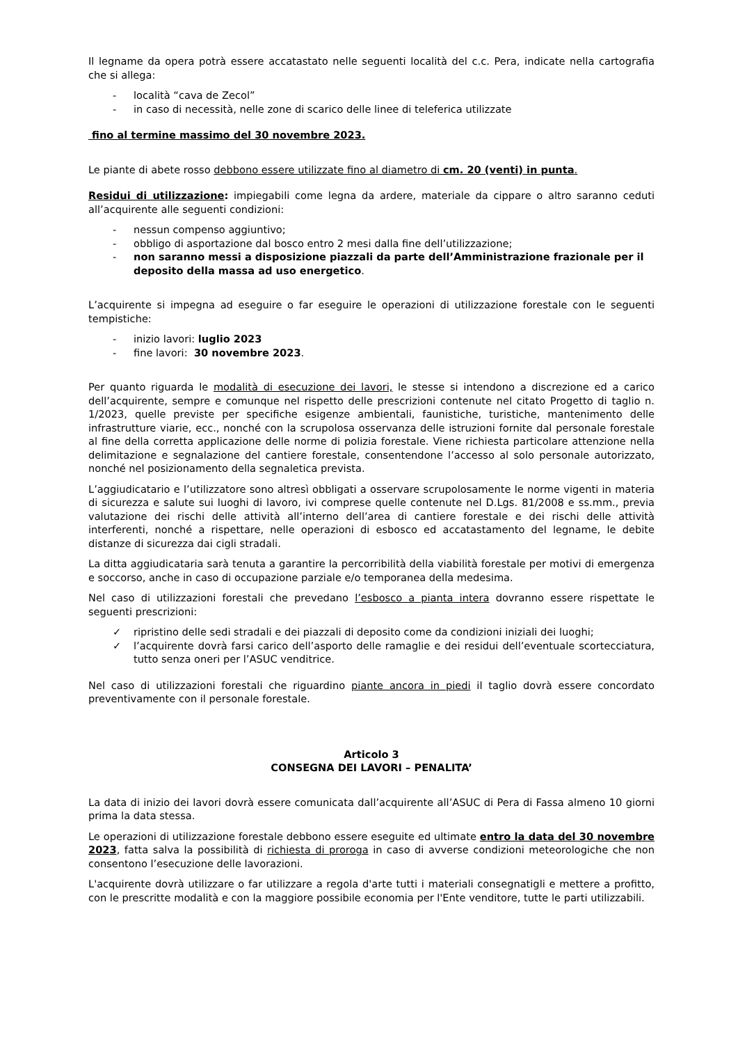Il legname da opera potrà essere accatastato nelle seguenti località del c.c. Pera, indicate nella cartografia che si allega:
- località “cava de Zecol”
- in caso di necessità, nelle zone di scarico delle linee di teleferica utilizzate
fino al termine massimo del 30 novembre 2023.
Le piante di abete rosso debbono essere utilizzate fino al diametro di cm. 20 (venti) in punta.
Residui di utilizzazione: impiegabili come legna da ardere, materiale da cippare o altro saranno ceduti all’acquirente alle seguenti condizioni:
- nessun compenso aggiuntivo;
- obbligo di asportazione dal bosco entro 2 mesi dalla fine dell’utilizzazione;
- non saranno messi a disposizione piazzali da parte dell’Amministrazione frazionale per il deposito della massa ad uso energetico.
L’acquirente si impegna ad eseguire o far eseguire le operazioni di utilizzazione forestale con le seguenti tempistiche:
- inizio lavori: luglio 2023
- fine lavori: 30 novembre 2023.
Per quanto riguarda le modalità di esecuzione dei lavori, le stesse si intendono a discrezione ed a carico dell’acquirente, sempre e comunque nel rispetto delle prescrizioni contenute nel citato Progetto di taglio n. 1/2023, quelle previste per specifiche esigenze ambientali, faunistiche, turistiche, mantenimento delle infrastrutture viarie, ecc., nonché con la scrupolosa osservanza delle istruzioni fornite dal personale forestale al fine della corretta applicazione delle norme di polizia forestale. Viene richiesta particolare attenzione nella delimitazione e segnalazione del cantiere forestale, consentendone l’accesso al solo personale autorizzato, nonché nel posizionamento della segnaletica prevista.
L’aggiudicatario e l’utilizzatore sono altresì obbligati a osservare scrupolosamente le norme vigenti in materia di sicurezza e salute sui luoghi di lavoro, ivi comprese quelle contenute nel D.Lgs. 81/2008 e ss.mm., previa valutazione dei rischi delle attività all’interno dell’area di cantiere forestale e dei rischi delle attività interferenti, nonché a rispettare, nelle operazioni di esbosco ed accatastamento del legname, le debite distanze di sicurezza dai cigli stradali.
La ditta aggiudicataria sarà tenuta a garantire la percorribilità della viabilità forestale per motivi di emergenza e soccorso, anche in caso di occupazione parziale e/o temporanea della medesima.
Nel caso di utilizzazioni forestali che prevedano l’esbosco a pianta intera dovranno essere rispettate le seguenti prescrizioni:
✓ ripristino delle sedi stradali e dei piazzali di deposito come da condizioni iniziali dei luoghi;
✓ l’acquirente dovrà farsi carico dell’asporto delle ramaglie e dei residui dell’eventuale scortecciatura, tutto senza oneri per l’ASUC venditrice.
Nel caso di utilizzazioni forestali che riguardino piante ancora in piedi il taglio dovrà essere concordato preventivamente con il personale forestale.
Articolo 3
CONSEGNA DEI LAVORI – PENALITA’
La data di inizio dei lavori dovrà essere comunicata dall’acquirente all’ASUC di Pera di Fassa almeno 10 giorni prima la data stessa.
Le operazioni di utilizzazione forestale debbono essere eseguite ed ultimate entro la data del 30 novembre 2023, fatta salva la possibilità di richiesta di proroga in caso di avverse condizioni meteorologiche che non consentono l’esecuzione delle lavorazioni.
L'acquirente dovrà utilizzare o far utilizzare a regola d'arte tutti i materiali consegnatigli e mettere a profitto, con le prescritte modalità e con la maggiore possibile economia per l'Ente venditore, tutte le parti utilizzabili.